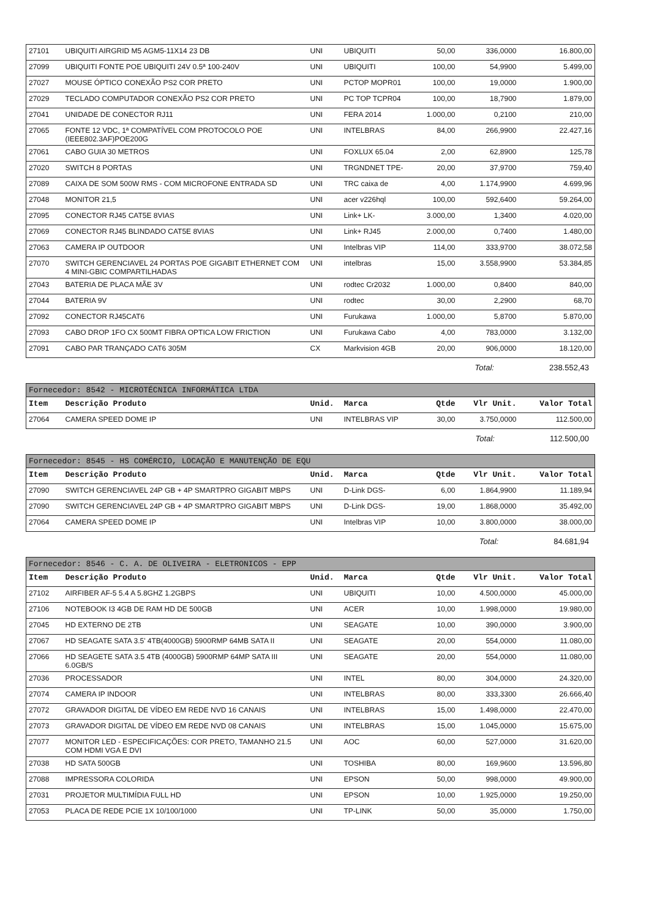| 27101 | UBIQUITI AIRGRID M5 AGM5-11X14 23 DB | UNI | UBIQUITI | 50,00 | 336,0000 | 16.800,00 |
| 27099 | UBIQUITI FONTE POE UBIQUITI 24V 0.5ª 100-240V | UNI | UBIQUITI | 100,00 | 54,9900 | 5.499,00 |
| 27027 | MOUSE ÓPTICO CONEXÃO PS2 COR PRETO | UNI | PCTOP MOPR01 | 100,00 | 19,0000 | 1.900,00 |
| 27029 | TECLADO COMPUTADOR CONEXÃO PS2 COR PRETO | UNI | PC TOP TCPR04 | 100,00 | 18,7900 | 1.879,00 |
| 27041 | UNIDADE DE CONECTOR RJ11 | UNI | FERA 2014 | 1.000,00 | 0,2100 | 210,00 |
| 27065 | FONTE 12 VDC, 1ª COMPATÍVEL COM PROTOCOLO POE (IEEE802.3AF)POE200G | UNI | INTELBRAS | 84,00 | 266,9900 | 22.427,16 |
| 27061 | CABO GUIA 30 METROS | UNI | FOXLUX 65.04 | 2,00 | 62,8900 | 125,78 |
| 27020 | SWITCH 8 PORTAS | UNI | TRGNDNET TPE- | 20,00 | 37,9700 | 759,40 |
| 27089 | CAIXA DE SOM 500W RMS - COM MICROFONE ENTRADA SD | UNI | TRC caixa de | 4,00 | 1.174,9900 | 4.699,96 |
| 27048 | MONITOR 21,5 | UNI | acer v226hql | 100,00 | 592,6400 | 59.264,00 |
| 27095 | CONECTOR RJ45 CAT5E 8VIAS | UNI | Link+ LK- | 3.000,00 | 1,3400 | 4.020,00 |
| 27069 | CONECTOR RJ45 BLINDADO CAT5E 8VIAS | UNI | Link+ RJ45 | 2.000,00 | 0,7400 | 1.480,00 |
| 27063 | CAMERA IP OUTDOOR | UNI | Intelbras VIP | 114,00 | 333,9700 | 38.072,58 |
| 27070 | SWITCH GERENCIAVEL 24 PORTAS POE GIGABIT ETHERNET COM 4 MINI-GBIC COMPARTILHADAS | UNI | intelbras | 15,00 | 3.558,9900 | 53.384,85 |
| 27043 | BATERIA DE PLACA MÃE 3V | UNI | rodtec Cr2032 | 1.000,00 | 0,8400 | 840,00 |
| 27044 | BATERIA 9V | UNI | rodtec | 30,00 | 2,2900 | 68,70 |
| 27092 | CONECTOR RJ45CAT6 | UNI | Furukawa | 1.000,00 | 5,8700 | 5.870,00 |
| 27093 | CABO DROP 1FO CX 500MT FIBRA OPTICA LOW FRICTION | UNI | Furukawa Cabo | 4,00 | 783,0000 | 3.132,00 |
| 27091 | CABO PAR TRANÇADO CAT6 305M | CX | Markvision 4GB | 20,00 | 906,0000 | 18.120,00 |
Total: 238.552,43
Fornecedor: 8542 - MICROTÉCNICA INFORMÁTICA LTDA
| Item | Descrição Produto | Unid. | Marca | Qtde | Vlr Unit. | Valor Total |
| --- | --- | --- | --- | --- | --- | --- |
| 27064 | CAMERA SPEED DOME IP | UNI | INTELBRAS VIP | 30,00 | 3.750,0000 | 112.500,00 |
Total: 112.500,00
Fornecedor: 8545 - HS COMÉRCIO, LOCAÇÃO E MANUTENÇÃO DE EQU
| Item | Descrição Produto | Unid. | Marca | Qtde | Vlr Unit. | Valor Total |
| --- | --- | --- | --- | --- | --- | --- |
| 27090 | SWITCH GERENCIAVEL 24P GB + 4P SMARTPRO GIGABIT MBPS | UNI | D-Link DGS- | 6,00 | 1.864,9900 | 11.189,94 |
| 27090 | SWITCH GERENCIAVEL 24P GB + 4P SMARTPRO GIGABIT MBPS | UNI | D-Link DGS- | 19,00 | 1.868,0000 | 35.492,00 |
| 27064 | CAMERA SPEED DOME IP | UNI | Intelbras VIP | 10,00 | 3.800,0000 | 38.000,00 |
Total: 84.681,94
Fornecedor: 8546 - C. A. DE OLIVEIRA - ELETRONICOS - EPP
| Item | Descrição Produto | Unid. | Marca | Qtde | Vlr Unit. | Valor Total |
| --- | --- | --- | --- | --- | --- | --- |
| 27102 | AIRFIBER AF-5 5.4 A 5.8GHZ 1.2GBPS | UNI | UBIQUITI | 10,00 | 4.500,0000 | 45.000,00 |
| 27106 | NOTEBOOK I3 4GB DE RAM HD DE 500GB | UNI | ACER | 10,00 | 1.998,0000 | 19.980,00 |
| 27045 | HD EXTERNO DE 2TB | UNI | SEAGATE | 10,00 | 390,0000 | 3.900,00 |
| 27067 | HD SEAGATE SATA 3.5' 4TB(4000GB) 5900RMP 64MB SATA II | UNI | SEAGATE | 20,00 | 554,0000 | 11.080,00 |
| 27066 | HD SEAGETE SATA 3.5 4TB (4000GB) 5900RMP 64MP SATA III 6.0GB/S | UNI | SEAGATE | 20,00 | 554,0000 | 11.080,00 |
| 27036 | PROCESSADOR | UNI | INTEL | 80,00 | 304,0000 | 24.320,00 |
| 27074 | CAMERA IP INDOOR | UNI | INTELBRAS | 80,00 | 333,3300 | 26.666,40 |
| 27072 | GRAVADOR DIGITAL DE VÍDEO EM REDE NVD 16 CANAIS | UNI | INTELBRAS | 15,00 | 1.498,0000 | 22.470,00 |
| 27073 | GRAVADOR DIGITAL DE VÍDEO EM REDE NVD 08 CANAIS | UNI | INTELBRAS | 15,00 | 1.045,0000 | 15.675,00 |
| 27077 | MONITOR LED - ESPECIFICAÇÕES: COR PRETO, TAMANHO 21.5 COM HDMI VGA E DVI | UNI | AOC | 60,00 | 527,0000 | 31.620,00 |
| 27038 | HD SATA 500GB | UNI | TOSHIBA | 80,00 | 169,9600 | 13.596,80 |
| 27088 | IMPRESSORA COLORIDA | UNI | EPSON | 50,00 | 998,0000 | 49.900,00 |
| 27031 | PROJETOR MULTIMÍDIA FULL HD | UNI | EPSON | 10,00 | 1.925,0000 | 19.250,00 |
| 27053 | PLACA DE REDE PCIE 1X 10/100/1000 | UNI | TP-LINK | 50,00 | 35,0000 | 1.750,00 |